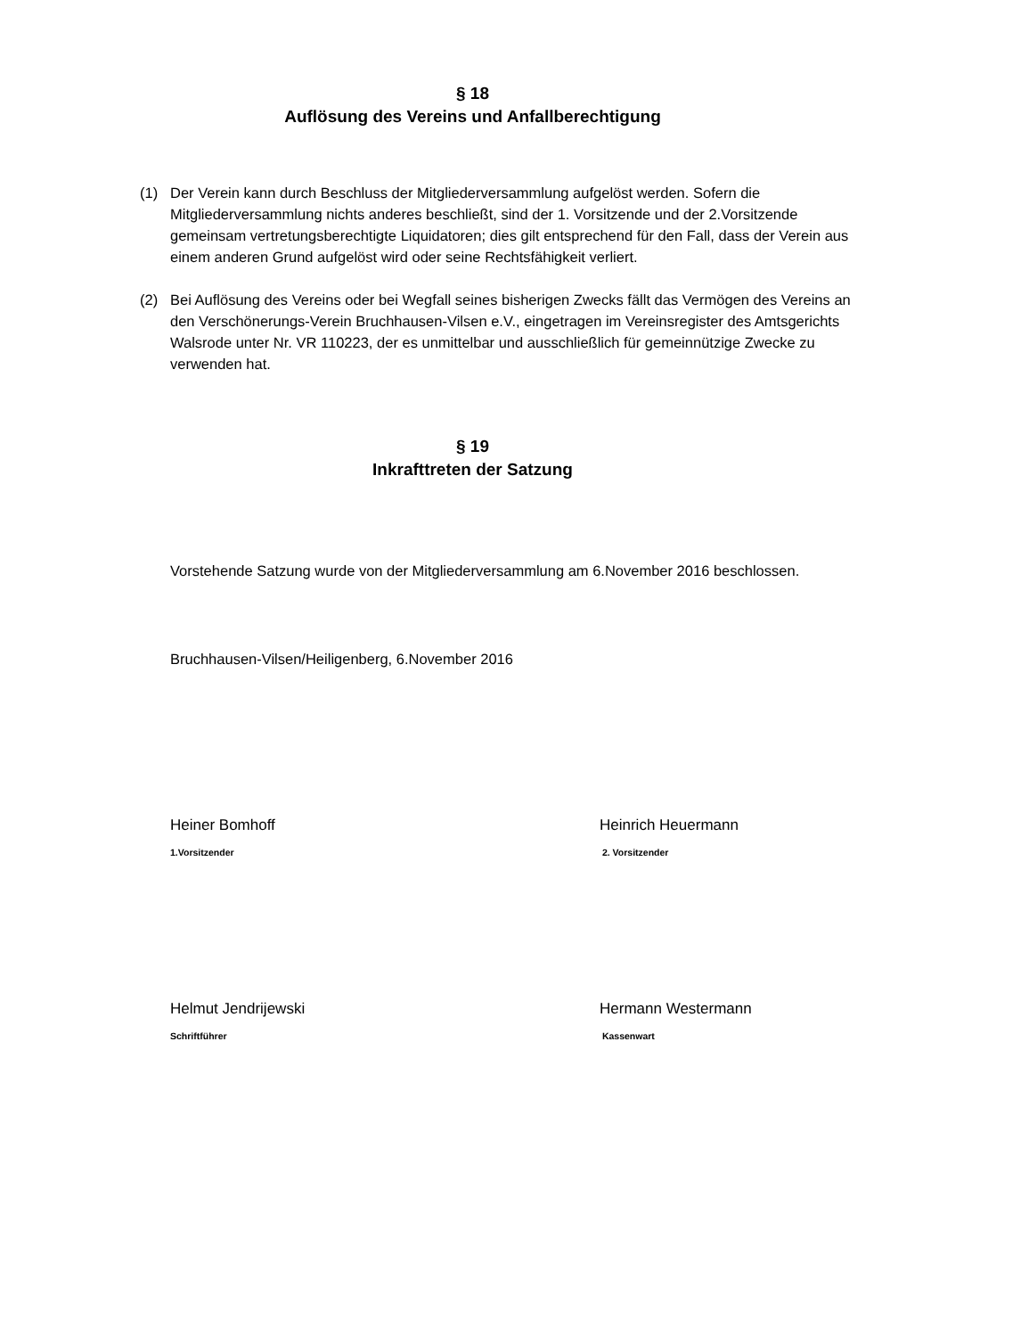§ 18
Auflösung des Vereins und Anfallberechtigung
(1) Der Verein kann durch Beschluss der Mitgliederversammlung aufgelöst werden. Sofern die Mitgliederversammlung nichts anderes beschließt, sind der 1. Vorsitzende und der 2.Vorsitzende gemeinsam vertretungsberechtigte Liquidatoren; dies gilt entsprechend für den Fall, dass der Verein aus einem anderen Grund aufgelöst wird oder seine Rechtsfähigkeit verliert.
(2) Bei Auflösung des Vereins oder bei Wegfall seines bisherigen Zwecks fällt das Vermögen des Vereins an den Verschönerungs-Verein Bruchhausen-Vilsen e.V., eingetragen im Vereinsregister des Amtsgerichts Walsrode unter Nr. VR 110223, der es unmittelbar und ausschließlich für gemeinnützige Zwecke zu verwenden hat.
§ 19
Inkrafttreten der Satzung
Vorstehende Satzung wurde von der Mitgliederversammlung am 6.November 2016 beschlossen.
Bruchhausen-Vilsen/Heiligenberg, 6.November 2016
Heiner Bomhoff
1.Vorsitzender
Heinrich Heuermann
2. Vorsitzender
Helmut Jendrijewski
Schriftführer
Hermann Westermann
Kassenwart